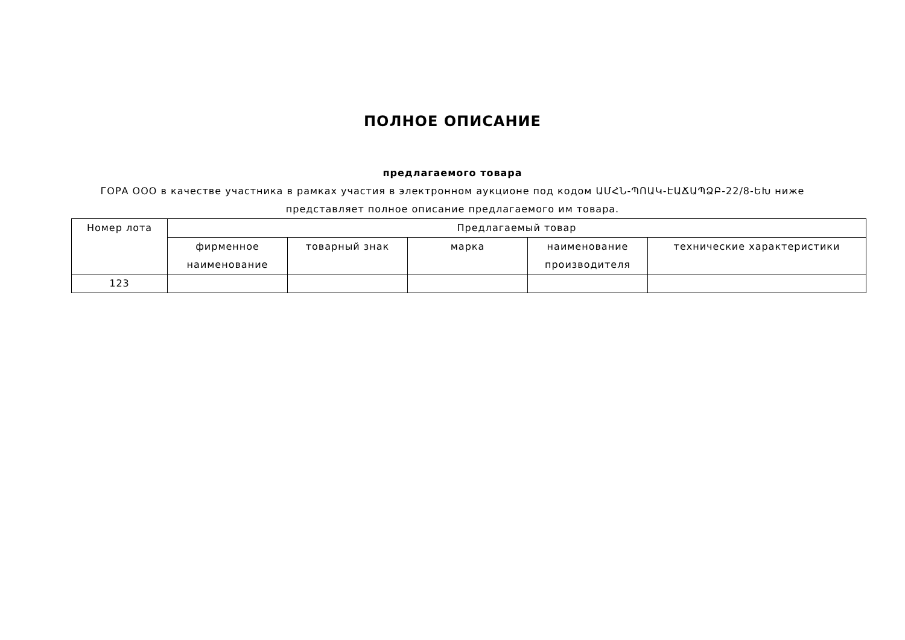ПОЛНОЕ ОПИСАНИЕ
предлагаемого товара
ГОРА ООО в качестве участника в рамках участия в электронном аукционе под кодом ԱՄՀՆ-ՊՈԱԿ-ԷԱՃԱՊՁԲ-22/8-ԵԽ ниже представляет полное описание предлагаемого им товара.
| Номер лота | Предлагаемый товар | | | | |
| --- | --- | --- | --- | --- | --- |
| | фирменное наименование | товарный знак | марка | наименование производителя | технические характеристики |
| 123 | | | | | |